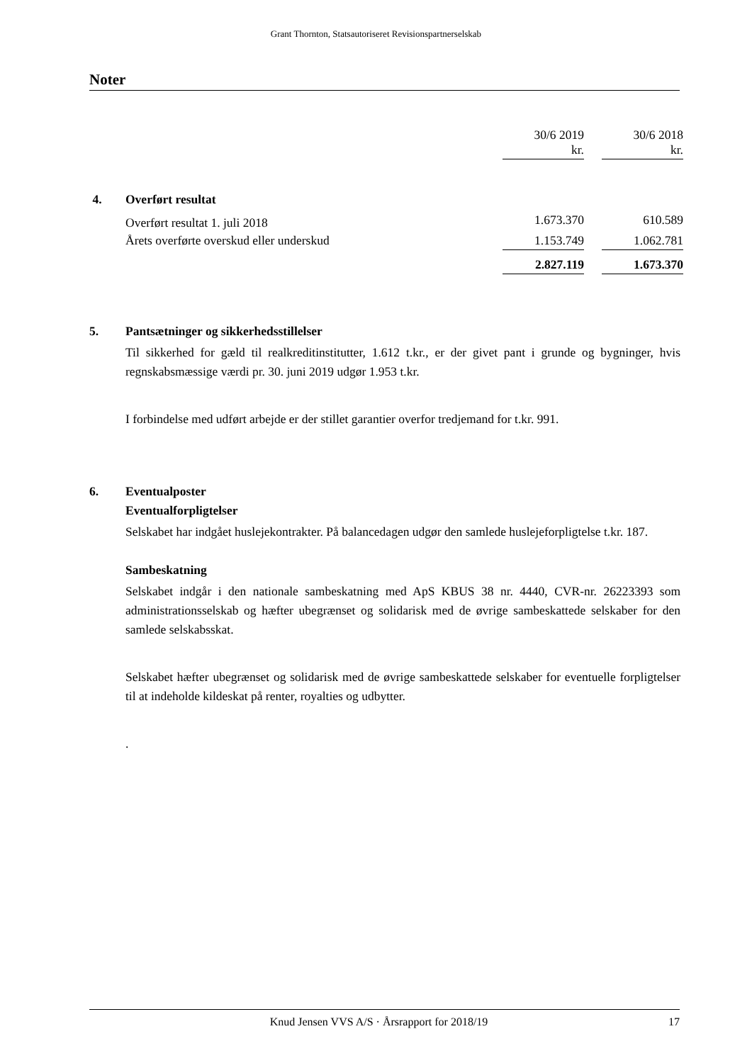Grant Thornton, Statsautoriseret Revisionspartnerselskab
Noter
| | | 30/6 2019 kr. | | 30/6 2018 kr. |
| 4. | Overført resultat | | | |
| | Overført resultat 1. juli 2018 | 1.673.370 | | 610.589 |
| | Årets overførte overskud eller underskud | 1.153.749 | | 1.062.781 |
| | | 2.827.119 | | 1.673.370 |
5. Pantsætninger og sikkerhedsstillelser
Til sikkerhed for gæld til realkreditinstitutter, 1.612 t.kr., er der givet pant i grunde og bygninger, hvis regnskabsmæssige værdi pr. 30. juni 2019 udgør 1.953 t.kr.
I forbindelse med udført arbejde er der stillet garantier overfor tredjemand for t.kr. 991.
6. Eventualposter
Eventualforpligtelser
Selskabet har indgået huslejekontrakter. På balancedagen udgør den samlede huslejeforpligtelse t.kr. 187.
Sambeskatning
Selskabet indgår i den nationale sambeskatning med ApS KBUS 38 nr. 4440, CVR-nr. 26223393 som administrationsselskab og hæfter ubegrænset og solidarisk med de øvrige sambeskattede selskaber for den samlede selskabsskat.
Selskabet hæfter ubegrænset og solidarisk med de øvrige sambeskattede selskaber for eventuelle forpligtelser til at indeholde kildeskat på renter, royalties og udbytter.
.
Knud Jensen VVS A/S · Årsrapport for 2018/19 17